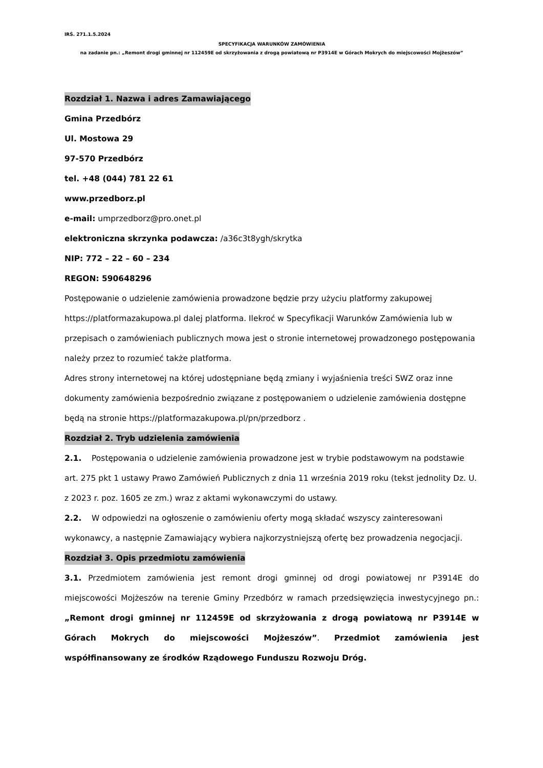IRŚ. 271.1.5.2024
SPECYFIKACJA WARUNKÓW ZAMÓWIENIA
na zadanie pn.: „Remont drogi gminnej nr 112459E od skrzyżowania z drogą powiatową nr P3914E w Górach Mokrych do miejscowości Mojżeszów”
Rozdział 1. Nazwa i adres Zamawiającego
Gmina Przedbórz
Ul. Mostowa 29
97-570 Przedbórz
tel. +48 (044) 781 22 61
www.przedborz.pl
e-mail: umprzedborz@pro.onet.pl
elektroniczna skrzynka podawcza: /a36c3t8ygh/skrytka
NIP: 772 – 22 – 60 – 234
REGON: 590648296
Postępowanie o udzielenie zamówienia prowadzone będzie przy użyciu platformy zakupowej https://platformazakupowa.pl dalej platforma. Ilekroć w Specyfikacji Warunków Zamówienia lub w przepisach o zamówieniach publicznych mowa jest o stronie internetowej prowadzonego postępowania należy przez to rozumieć także platforma.
Adres strony internetowej na której udostępniane będą zmiany i wyjaśnienia treści SWZ oraz inne dokumenty zamówienia bezpośrednio związane z postępowaniem o udzielenie zamówienia dostępne będą na stronie https://platformazakupowa.pl/pn/przedborz .
Rozdział 2. Tryb udzielenia zamówienia
2.1. Postępowania o udzielenie zamówienia prowadzone jest w trybie podstawowym na podstawie art. 275 pkt 1 ustawy Prawo Zamówień Publicznych z dnia 11 września 2019 roku (tekst jednolity Dz. U. z 2023 r. poz. 1605 ze zm.) wraz z aktami wykonawczymi do ustawy.
2.2. W odpowiedzi na ogłoszenie o zamówieniu oferty mogą składać wszyscy zainteresowani wykonawcy, a następnie Zamawiający wybiera najkorzystniejszą ofertę bez prowadzenia negocjacji.
Rozdział 3. Opis przedmiotu zamówienia
3.1. Przedmiotem zamówienia jest remont drogi gminnej od drogi powiatowej nr P3914E do miejscowości Mojżeszów na terenie Gminy Przedbórz w ramach przedsięwzięcia inwestycyjnego pn.: „Remont drogi gminnej nr 112459E od skrzyżowania z drogą powiatową nr P3914E w Górach Mokrych do miejscowości Mojżeszów”. Przedmiot zamówienia jest współfinansowany ze środków Rządowego Funduszu Rozwoju Dróg.